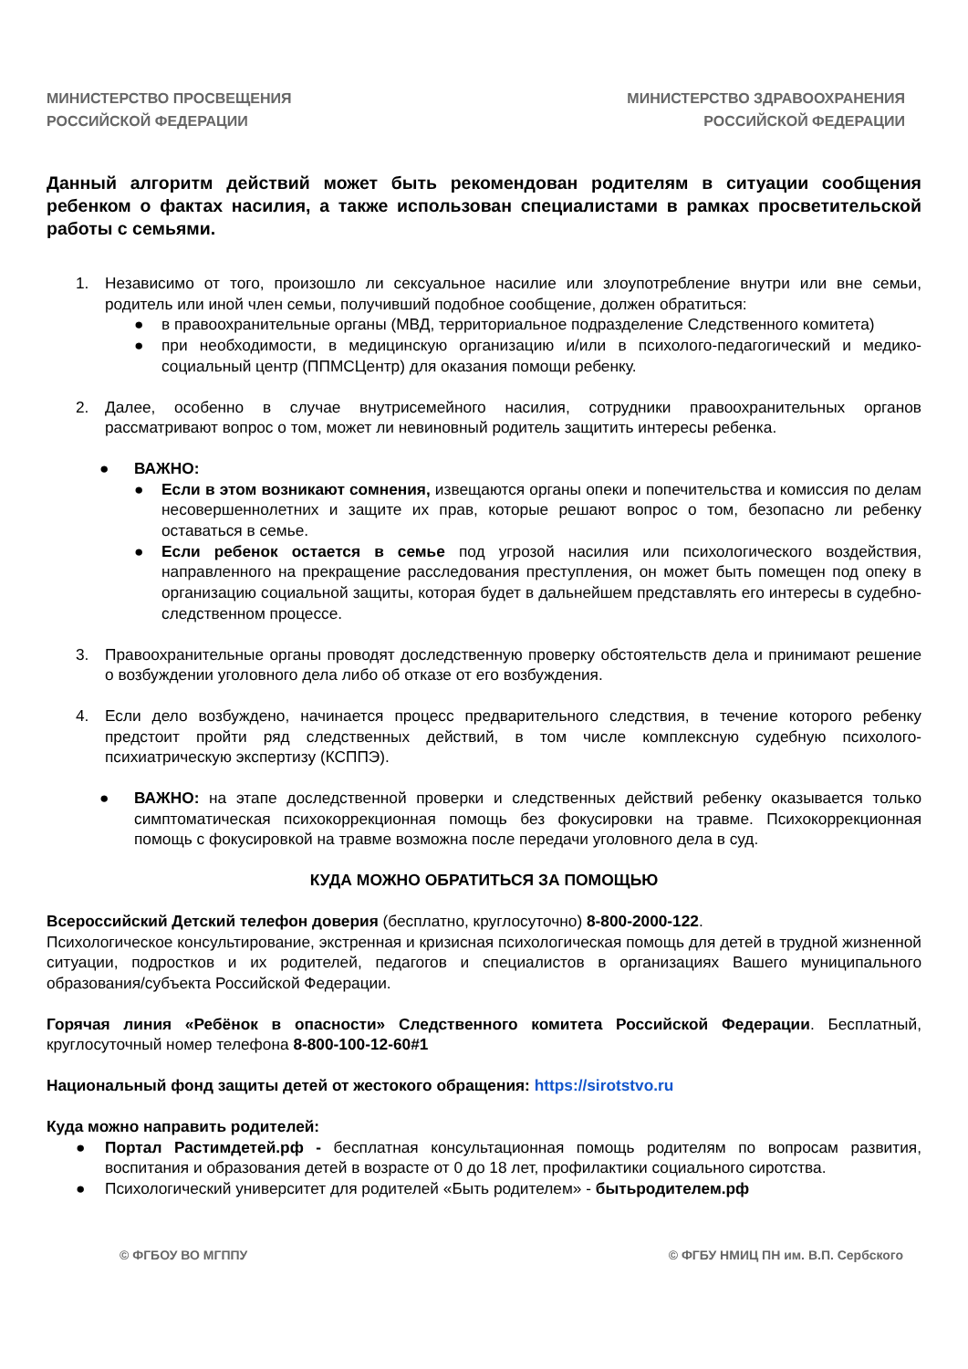МИНИСТЕРСТВО ПРОСВЕЩЕНИЯ
РОССИЙСКОЙ ФЕДЕРАЦИИ
МИНИСТЕРСТВО ЗДРАВООХРАНЕНИЯ
РОССИЙСКОЙ ФЕДЕРАЦИИ
Данный алгоритм действий может быть рекомендован родителям в ситуации сообщения ребенком о фактах насилия, а также использован специалистами в рамках просветительской работы с семьями.
1. Независимо от того, произошло ли сексуальное насилие или злоупотребление внутри или вне семьи, родитель или иной член семьи, получивший подобное сообщение, должен обратиться:
● в правоохранительные органы (МВД, территориальное подразделение Следственного комитета)
● при необходимости, в медицинскую организацию и/или в психолого-педагогический и медико-социальный центр (ППМСЦентр) для оказания помощи ребенку.
2. Далее, особенно в случае внутрисемейного насилия, сотрудники правоохранительных органов рассматривают вопрос о том, может ли невиновный родитель защитить интересы ребенка.
● ВАЖНО:
● Если в этом возникают сомнения, извещаются органы опеки и попечительства и комиссия по делам несовершеннолетних и защите их прав, которые решают вопрос о том, безопасно ли ребенку оставаться в семье.
● Если ребенок остается в семье под угрозой насилия или психологического воздействия, направленного на прекращение расследования преступления, он может быть помещен под опеку в организацию социальной защиты, которая будет в дальнейшем представлять его интересы в судебно-следственном процессе.
3. Правоохранительные органы проводят доследственную проверку обстоятельств дела и принимают решение о возбуждении уголовного дела либо об отказе от его возбуждения.
4. Если дело возбуждено, начинается процесс предварительного следствия, в течение которого ребенку предстоит пройти ряд следственных действий, в том числе комплексную судебную психолого-психиатрическую экспертизу (КСППЭ).
● ВАЖНО: на этапе доследственной проверки и следственных действий ребенку оказывается только симптоматическая психокоррекционная помощь без фокусировки на травме. Психокоррекционная помощь с фокусировкой на травме возможна после передачи уголовного дела в суд.
КУДА МОЖНО ОБРАТИТЬСЯ ЗА ПОМОЩЬЮ
Всероссийский Детский телефон доверия (бесплатно, круглосуточно) 8-800-2000-122.
Психологическое консультирование, экстренная и кризисная психологическая помощь для детей в трудной жизненной ситуации, подростков и их родителей, педагогов и специалистов в организациях Вашего муниципального образования/субъекта Российской Федерации.
Горячая линия «Ребёнок в опасности» Следственного комитета Российской Федерации. Бесплатный, круглосуточный номер телефона 8-800-100-12-60#1
Национальный фонд защиты детей от жестокого обращения: https://sirotstvo.ru
Куда можно направить родителей:
● Портал Растимдетей.рф - бесплатная консультационная помощь родителям по вопросам развития, воспитания и образования детей в возрасте от 0 до 18 лет, профилактики социального сиротства.
● Психологический университет для родителей «Быть родителем» - бытьродителем.рф
© ФГБОУ ВО МГППУ © ФГБУ НМИЦ ПН им. В.П. Сербского